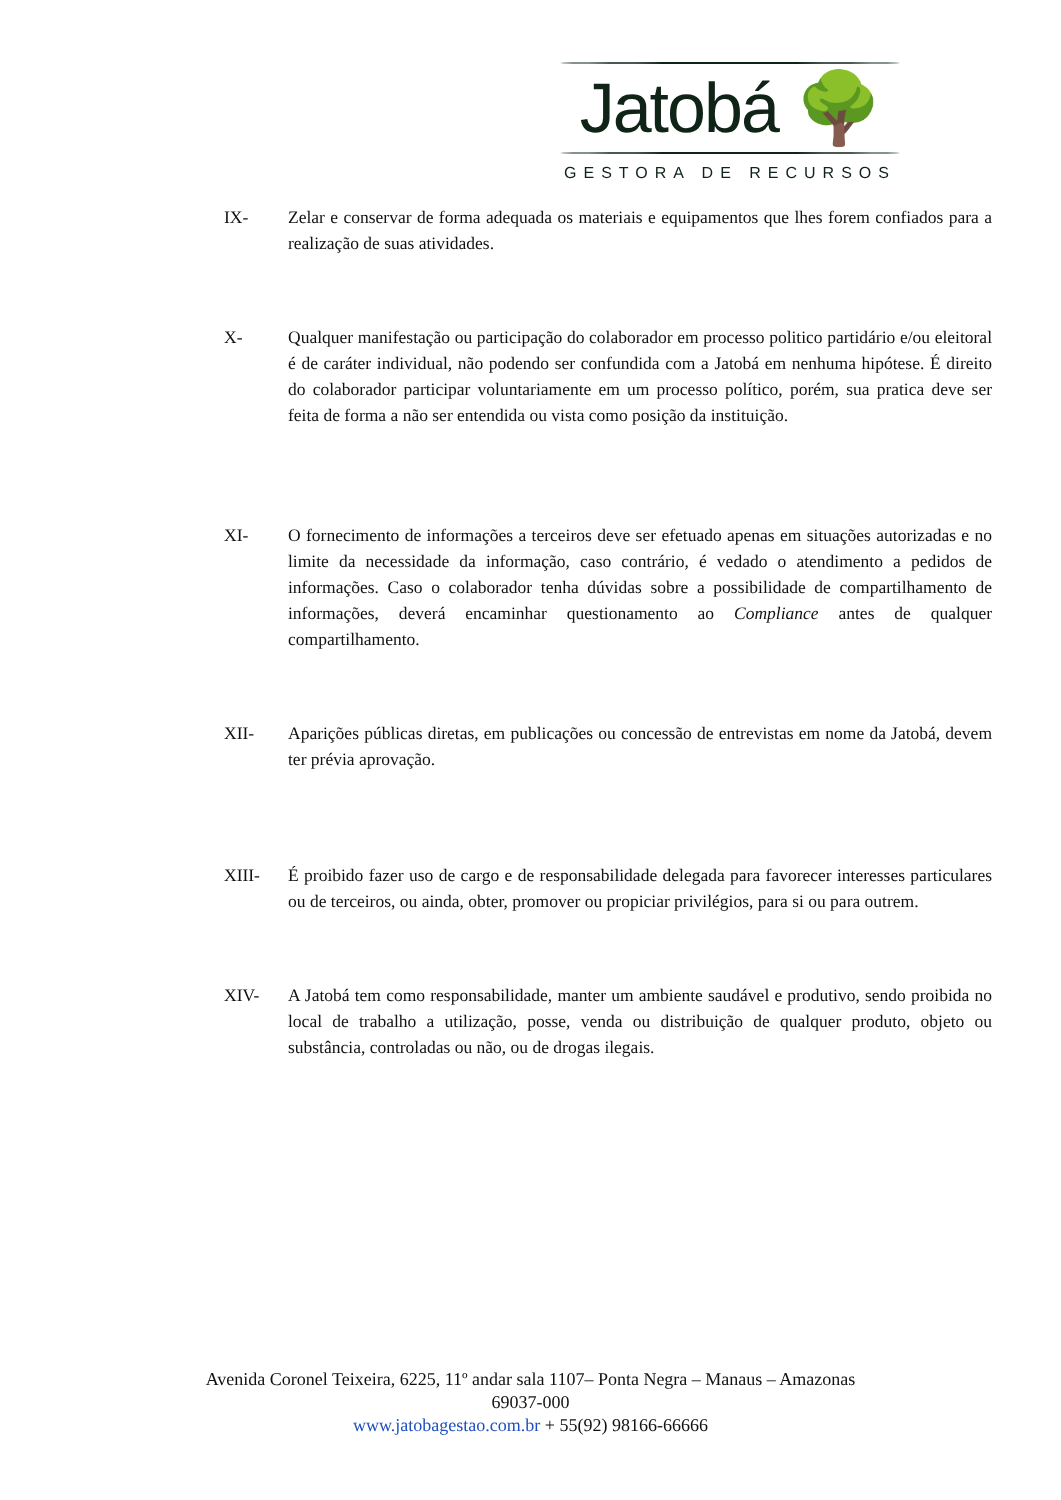Jatobá 🌳
GESTORA DE RECURSOS
IX- Zelar e conservar de forma adequada os materiais e equipamentos que lhes forem confiados para a realização de suas atividades.
X- Qualquer manifestação ou participação do colaborador em processo politico partidário e/ou eleitoral é de caráter individual, não podendo ser confundida com a Jatobá em nenhuma hipótese. É direito do colaborador participar voluntariamente em um processo político, porém, sua pratica deve ser feita de forma a não ser entendida ou vista como posição da instituição.
XI- O fornecimento de informações a terceiros deve ser efetuado apenas em situações autorizadas e no limite da necessidade da informação, caso contrário, é vedado o atendimento a pedidos de informações. Caso o colaborador tenha dúvidas sobre a possibilidade de compartilhamento de informações, deverá encaminhar questionamento ao Compliance antes de qualquer compartilhamento.
XII- Aparições públicas diretas, em publicações ou concessão de entrevistas em nome da Jatobá, devem ter prévia aprovação.
XIII- É proibido fazer uso de cargo e de responsabilidade delegada para favorecer interesses particulares ou de terceiros, ou ainda, obter, promover ou propiciar privilégios, para si ou para outrem.
XIV- A Jatobá tem como responsabilidade, manter um ambiente saudável e produtivo, sendo proibida no local de trabalho a utilização, posse, venda ou distribuição de qualquer produto, objeto ou substância, controladas ou não, ou de drogas ilegais.
Avenida Coronel Teixeira, 6225, 11º andar sala 1107– Ponta Negra – Manaus – Amazonas
69037-000
www.jatobagestao.com.br + 55(92) 98166-66666